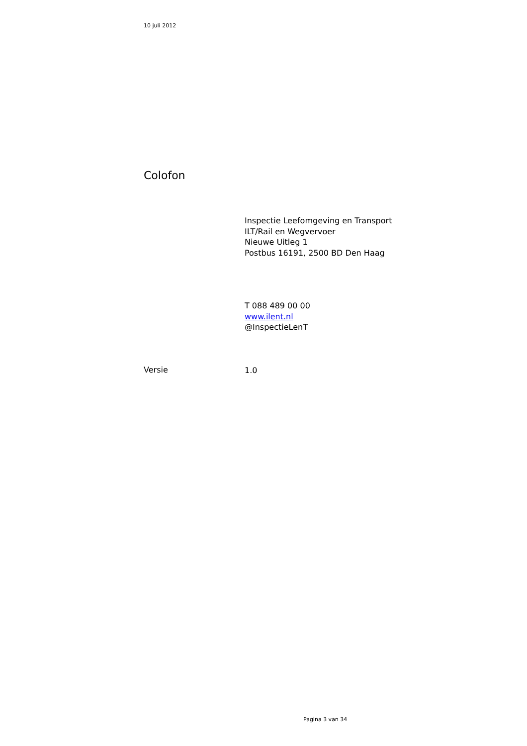10 juli 2012
Colofon
Inspectie Leefomgeving en Transport
ILT/Rail en Wegvervoer
Nieuwe Uitleg 1
Postbus 16191, 2500 BD Den Haag
T 088 489 00 00
www.ilent.nl
@InspectieLenT
Versie 1.0
Pagina 3 van 34